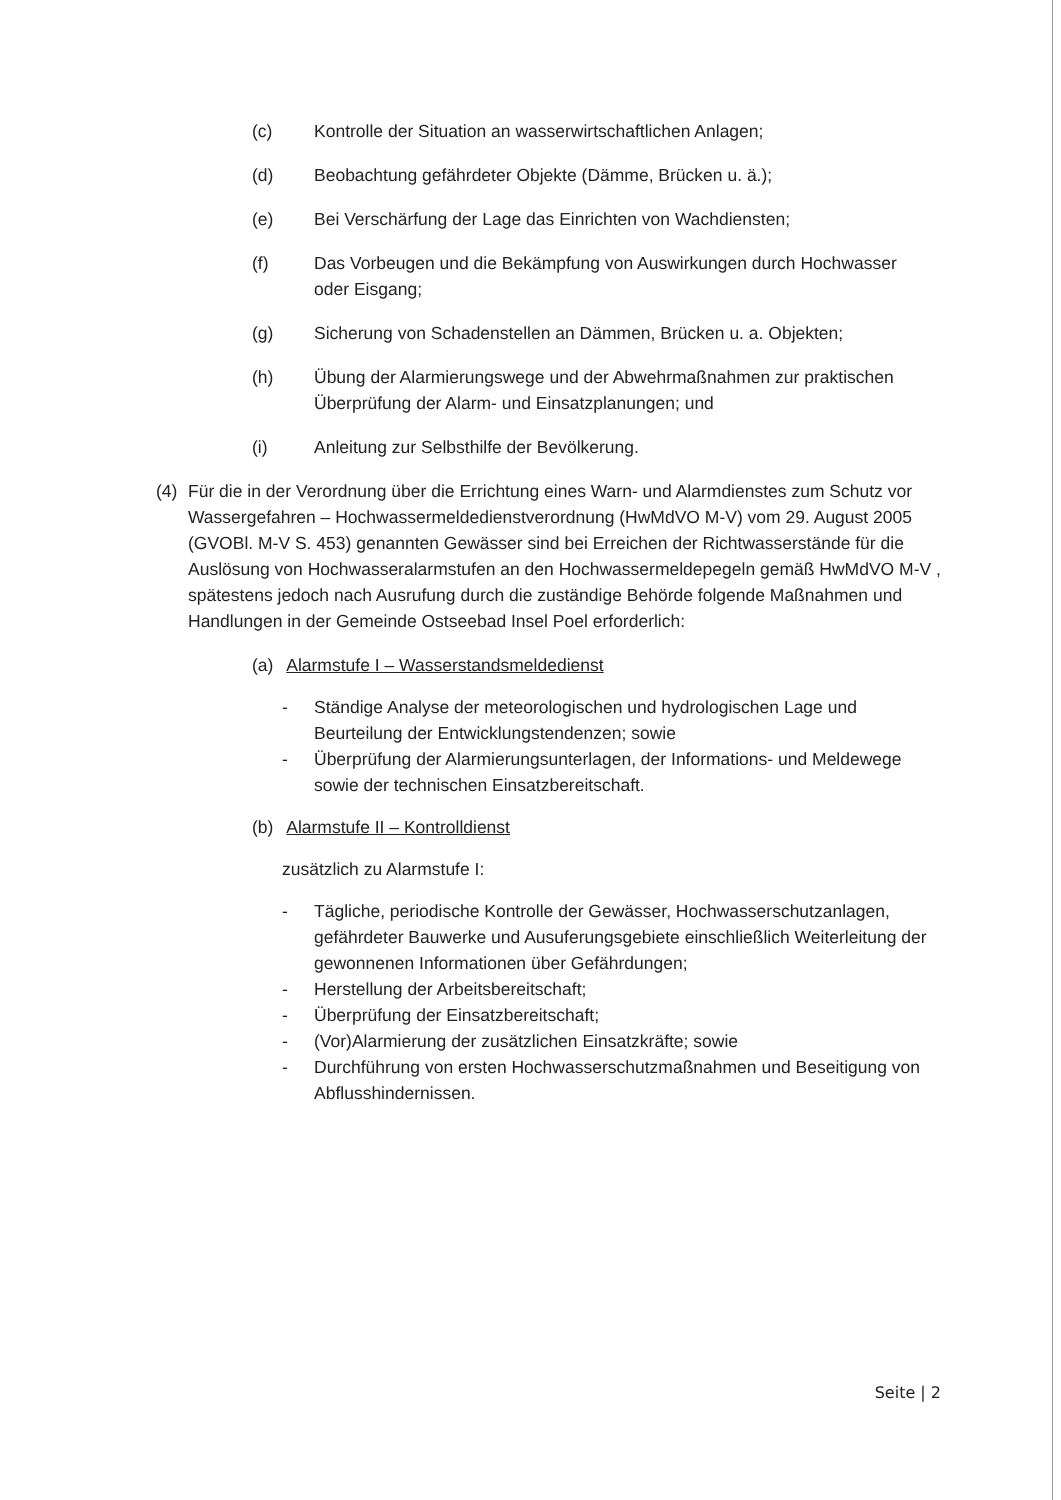(c) Kontrolle der Situation an wasserwirtschaftlichen Anlagen;
(d) Beobachtung gefährdeter Objekte (Dämme, Brücken u. ä.);
(e) Bei Verschärfung der Lage das Einrichten von Wachdiensten;
(f) Das Vorbeugen und die Bekämpfung von Auswirkungen durch Hochwasser oder Eisgang;
(g) Sicherung von Schadenstellen an Dämmen, Brücken u. a. Objekten;
(h) Übung der Alarmierungswege und der Abwehrmaßnahmen zur praktischen Überprüfung der Alarm- und Einsatzplanungen; und
(i) Anleitung zur Selbsthilfe der Bevölkerung.
(4) Für die in der Verordnung über die Errichtung eines Warn- und Alarmdienstes zum Schutz vor Wassergefahren – Hochwassermeldedienstverordnung (HwMdVO M-V) vom 29. August 2005 (GVOBl. M-V S. 453) genannten Gewässer sind bei Erreichen der Richtwasserstände für die Auslösung von Hochwasseralarmstufen an den Hochwassermeldepegeln gemäß HwMdVO M-V , spätestens jedoch nach Ausrufung durch die zuständige Behörde folgende Maßnahmen und Handlungen in der Gemeinde Ostseebad Insel Poel erforderlich:
(a) Alarmstufe I – Wasserstandsmeldedienst
- Ständige Analyse der meteorologischen und hydrologischen Lage und Beurteilung der Entwicklungstendenzen; sowie
- Überprüfung der Alarmierungsunterlagen, der Informations- und Meldewege sowie der technischen Einsatzbereitschaft.
(b) Alarmstufe II – Kontrolldienst
zusätzlich zu Alarmstufe I:
- Tägliche, periodische Kontrolle der Gewässer, Hochwasserschutzanlagen, gefährdeter Bauwerke und Ausuferungsgebiete einschließlich Weiterleitung der gewonnenen Informationen über Gefährdungen;
- Herstellung der Arbeitsbereitschaft;
- Überprüfung der Einsatzbereitschaft;
- (Vor)Alarmierung der zusätzlichen Einsatzkräfte; sowie
- Durchführung von ersten Hochwasserschutzmaßnahmen und Beseitigung von Abflusshindernissen.
Seite | 2